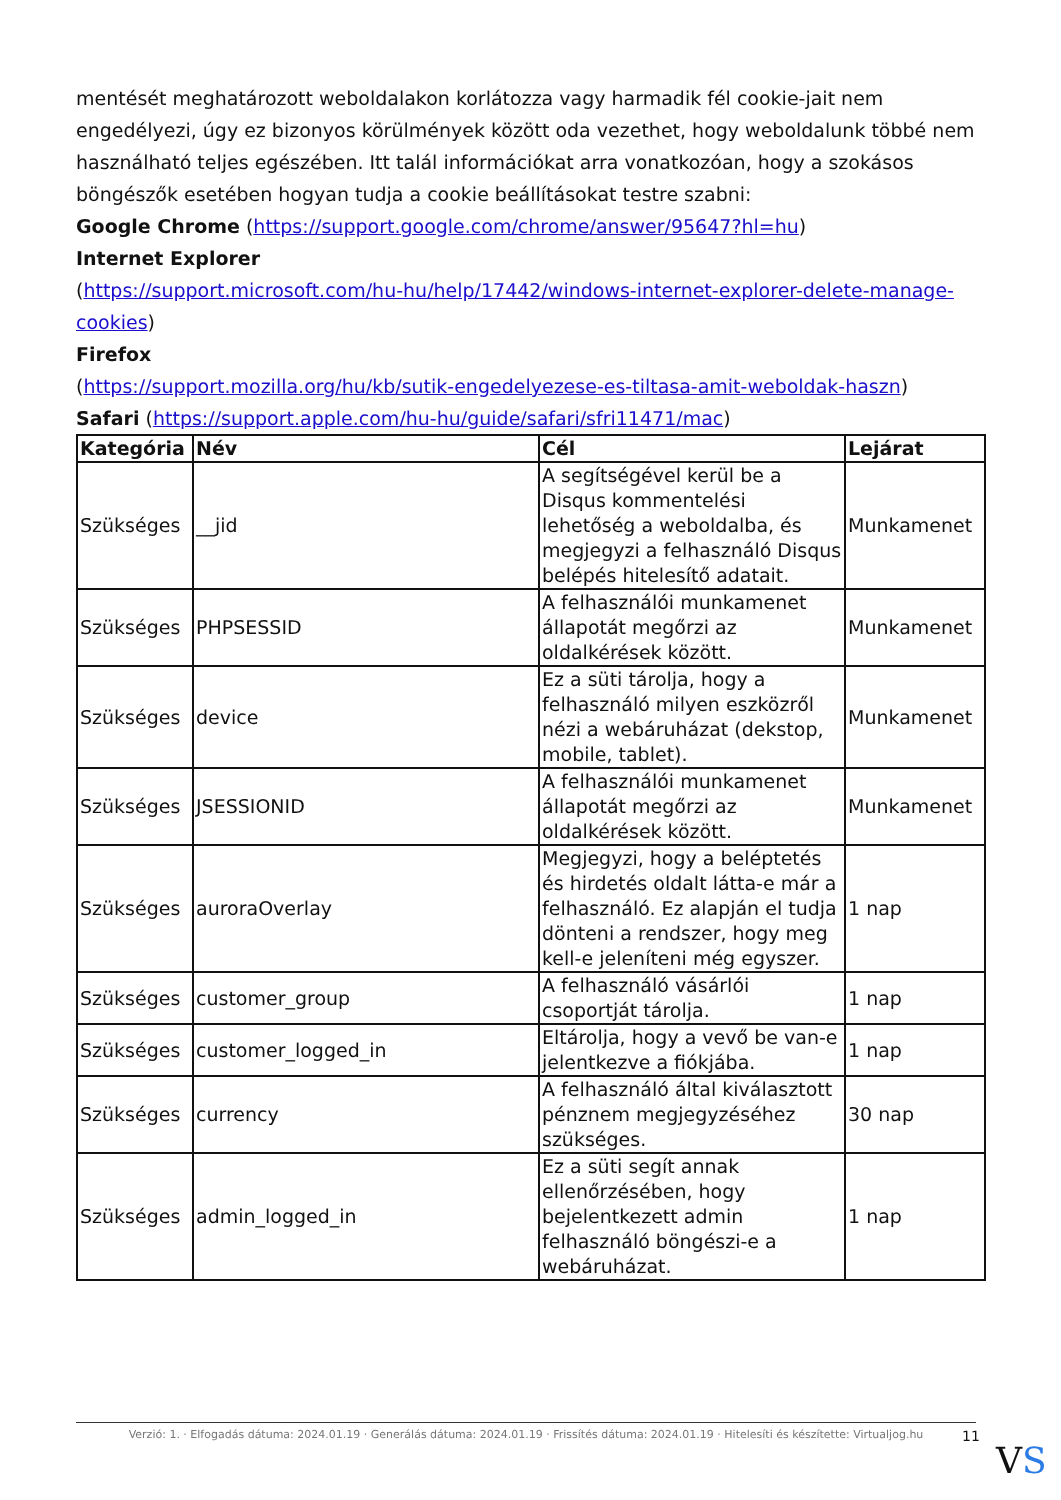mentését meghatározott weboldalakon korlátozza vagy harmadik fél cookie-jait nem engedélyezi, úgy ez bizonyos körülmények között oda vezethet, hogy weboldalunk többé nem használható teljes egészében. Itt talál információkat arra vonatkozóan, hogy a szokásos böngészők esetében hogyan tudja a cookie beállításokat testre szabni:
Google Chrome (https://support.google.com/chrome/answer/95647?hl=hu)
Internet Explorer
(https://support.microsoft.com/hu-hu/help/17442/windows-internet-explorer-delete-manage-cookies)
Firefox
(https://support.mozilla.org/hu/kb/sutik-engedelyezese-es-tiltasa-amit-weboldak-haszn)
Safari (https://support.apple.com/hu-hu/guide/safari/sfri11471/mac)
| Kategória | Név | Cél | Lejárat |
| --- | --- | --- | --- |
| Szükséges | __jid | A segítségével kerül be a Disqus kommentelési lehetőség a weboldalba, és megjegyzi a felhasználó Disqus belépés hitelesítő adatait. | Munkamenet |
| Szükséges | PHPSESSID | A felhasználói munkamenet állapotát megőrzi az oldalkérések között. | Munkamenet |
| Szükséges | device | Ez a süti tárolja, hogy a felhasználó milyen eszközről nézi a webáruházat (dekstop, mobile, tablet). | Munkamenet |
| Szükséges | JSESSIONID | A felhasználói munkamenet állapotát megőrzi az oldalkérések között. | Munkamenet |
| Szükséges | auroraOverlay | Megjegyzi, hogy a beléptetés és hirdetés oldalt látta-e már a felhasználó. Ez alapján el tudja dönteni a rendszer, hogy meg kell-e jeleníteni még egyszer. | 1 nap |
| Szükséges | customer_group | A felhasználó vásárlói csoportját tárolja. | 1 nap |
| Szükséges | customer_logged_in | Eltárolja, hogy a vevő be van-e jelentkezve a fiókjába. | 1 nap |
| Szükséges | currency | A felhasználó által kiválasztott pénznem megjegyzéséhez szükséges. | 30 nap |
| Szükséges | admin_logged_in | Ez a süti segít annak ellenőrzésében, hogy bejelentkezett admin felhasználó böngészi-e a webáruházat. | 1 nap |
Verzió: 1. · Elfogadás dátuma: 2024.01.19 · Generálás dátuma: 2024.01.19 · Frissítés dátuma: 2024.01.19 · Hitelesíti és készítette: Virtualjog.hu
11
VS